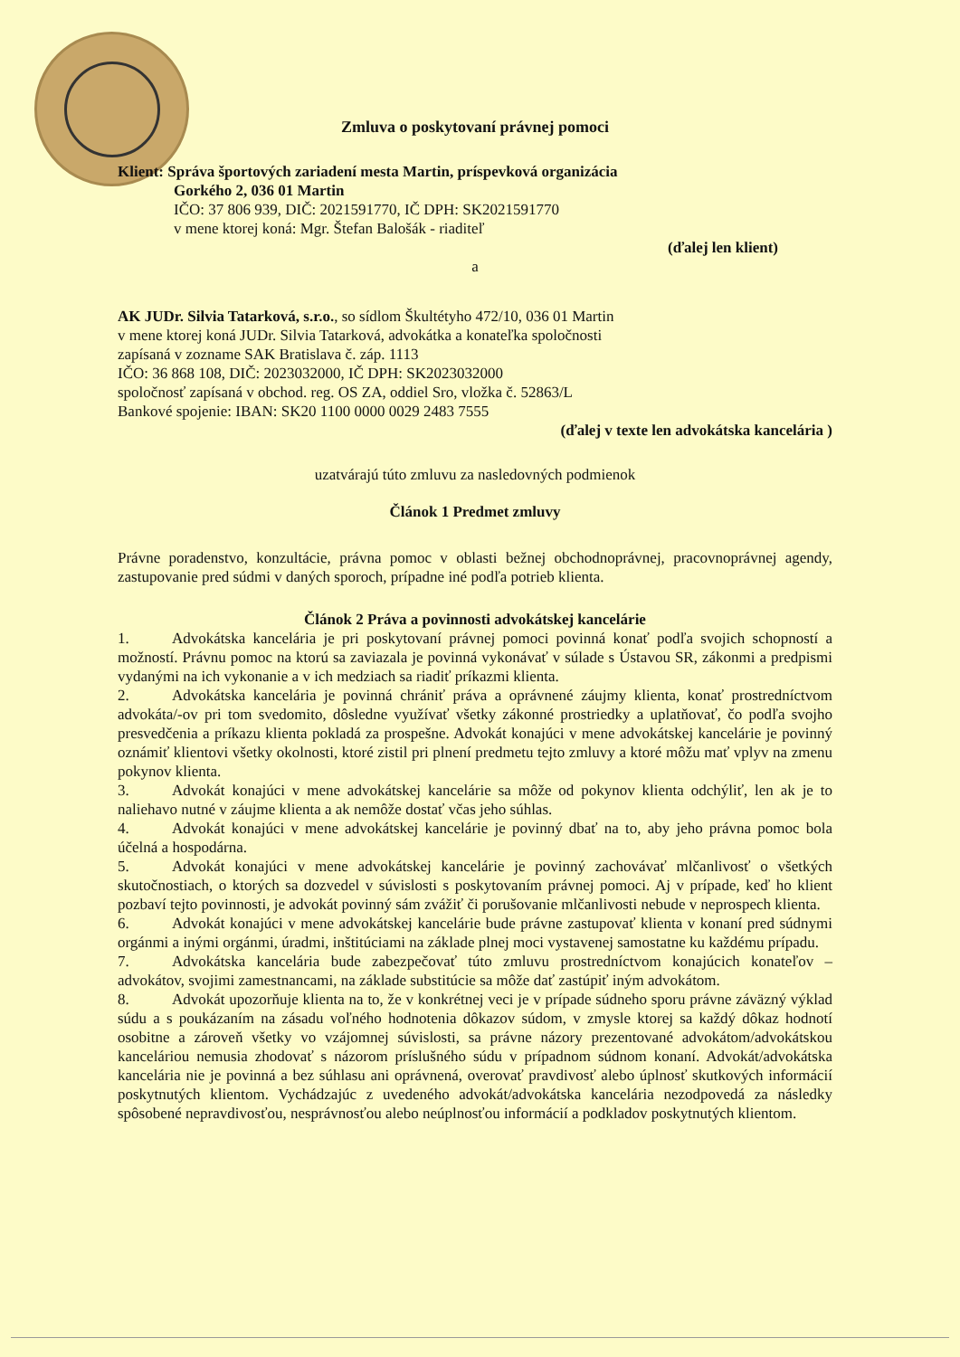Zmluva o poskytovaní právnej pomoci
Klient: Správa športových zariadení mesta Martin, príspevková organizácia
Gorkého 2, 036 01 Martin
IČO: 37 806 939, DIČ: 2021591770, IČ DPH: SK2021591770
v mene ktorej koná: Mgr. Štefan Balošák - riaditeľ
(ďalej len klient)
a
AK JUDr. Silvia Tatarková, s.r.o., so sídlom Škultétyho 472/10, 036 01 Martin
v mene ktorej koná JUDr. Silvia Tatarková, advokátka a konateľka spoločnosti
zapísaná v zozname SAK Bratislava č. záp. 1113
IČO: 36 868 108, DIČ: 2023032000, IČ DPH: SK2023032000
spoločnosť zapísaná v obchod. reg. OS ZA, oddiel Sro, vložka č. 52863/L
Bankové spojenie: IBAN: SK20 1100 0000 0029 2483 7555
(ďalej v texte len advokátska kancelária )
uzatvárajú túto zmluvu za nasledovných podmienok
Článok 1 Predmet zmluvy
Právne poradenstvo, konzultácie, právna pomoc v oblasti bežnej obchodnoprávnej, pracovnoprávnej agendy, zastupovanie pred súdmi v daných sporoch, prípadne iné podľa potrieb klienta.
Článok 2 Práva a povinnosti advokátskej kancelárie
1. Advokátska kancelária je pri poskytovaní právnej pomoci povinná konať podľa svojich schopností a možností. Právnu pomoc na ktorú sa zaviazala je povinná vykonávať v súlade s Ústavou SR, zákonmi a predpismi vydanými na ich vykonanie a v ich medziach sa riadiť príkazmi klienta.
2. Advokátska kancelária je povinná chrániť práva a oprávnené záujmy klienta, konať prostredníctvom advokáta/-ov pri tom svedomito, dôsledne využívať všetky zákonné prostriedky a uplatňovať, čo podľa svojho presvedčenia a príkazu klienta pokladá za prospešne. Advokát konajúci v mene advokátskej kancelárie je povinný oznámiť klientovi všetky okolnosti, ktoré zistil pri plnení predmetu tejto zmluvy a ktoré môžu mať vplyv na zmenu pokynov klienta.
3. Advokát konajúci v mene advokátskej kancelárie sa môže od pokynov klienta odchýliť, len ak je to naliehavo nutné v záujme klienta a ak nemôže dostať včas jeho súhlas.
4. Advokát konajúci v mene advokátskej kancelárie je povinný dbať na to, aby jeho právna pomoc bola účelná a hospodárna.
5. Advokát konajúci v mene advokátskej kancelárie je povinný zachovávať mlčanlivosť o všetkých skutočnostiach, o ktorých sa dozvedel v súvislosti s poskytovaním právnej pomoci. Aj v prípade, keď ho klient pozbaví tejto povinnosti, je advokát povinný sám zvážiť či porušovanie mlčanlivosti nebude v neprospech klienta.
6. Advokát konajúci v mene advokátskej kancelárie bude právne zastupovať klienta v konaní pred súdnymi orgánmi a inými orgánmi, úradmi, inštitúciami na základe plnej moci vystavenej samostatne ku každému prípadu.
7. Advokátska kancelária bude zabezpečovať túto zmluvu prostredníctvom konajúcich konateľov – advokátov, svojimi zamestnancami, na základe substitúcie sa môže dať zastúpiť iným advokátom.
8. Advokát upozorňuje klienta na to, že v konkrétnej veci je v prípade súdneho sporu právne záväzný výklad súdu a s poukázaním na zásadu voľného hodnotenia dôkazov súdom, v zmysle ktorej sa každý dôkaz hodnotí osobitne a zároveň všetky vo vzájomnej súvislosti, sa právne názory prezentované advokátom/advokátskou kanceláriou nemusia zhodovať s názorom príslušného súdu v prípadnom súdnom konaní. Advokát/advokátska kancelária nie je povinná a bez súhlasu ani oprávnená, overovať pravdivosť alebo úplnosť skutkových informácií poskytnutých klientom. Vychádzajúc z uvedeného advokát/advokátska kancelária nezodpovedá za následky spôsobené nepravdivosťou, nesprávnosťou alebo neúplnosťou informácií a podkladov poskytnutých klientom.